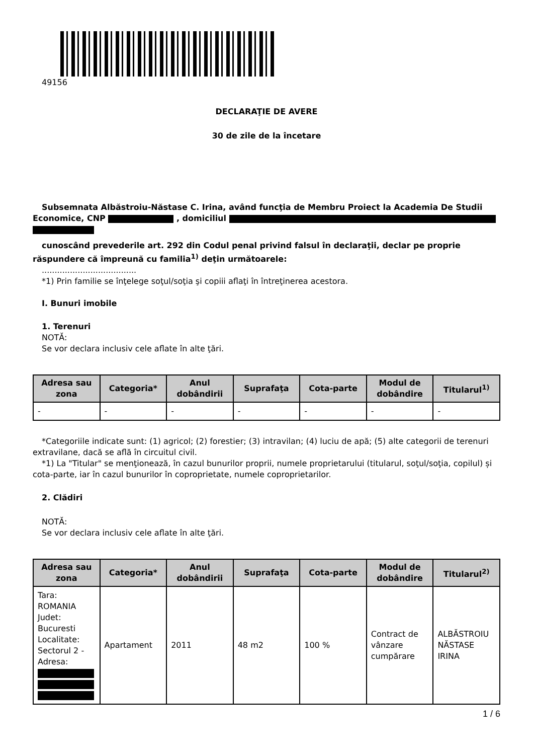49156
DECLARAŢIE DE AVERE
30 de zile de la încetare
Subsemnata Albăstroiu-Năstase C. Irina, având funcţia de Membru Proiect la Academia De Studii Economice, CNP , domiciliul
cunoscând prevederile art. 292 din Codul penal privind falsul în declaraţii, declar pe proprie răspundere că împreună cu familia<sup>1)</sup> deţin următoarele:
.....................................
*1) Prin familie se înţelege soţul/soţia şi copiii aflaţi în întreţinerea acestora.
I. Bunuri imobile
1. Terenuri
NOTĂ:
Se vor declara inclusiv cele aflate în alte ţări.
| Adresa sau zona | Categoria* | Anul dobândirii | Suprafaţa | Cota-parte | Modul de dobândire | Titularul<sup>1)</sup> |
| --- | --- | --- | --- | --- | --- | --- |
| - | - | - | - | - | - | - |
*Categoriile indicate sunt: (1) agricol; (2) forestier; (3) intravilan; (4) luciu de apă; (5) alte categorii de terenuri extravilane, dacă se află în circuitul civil.
*1) La "Titular" se menţionează, în cazul bunurilor proprii, numele proprietarului (titularul, soţul/soţia, copilul) și cota-parte, iar în cazul bunurilor în coproprietate, numele coproprietarilor.
2. Clădiri
NOTĂ:
Se vor declara inclusiv cele aflate în alte ţări.
| Adresa sau zona | Categoria* | Anul dobândirii | Suprafaţa | Cota-parte | Modul de dobândire | Titularul<sup>2)</sup> |
| --- | --- | --- | --- | --- | --- | --- |
| Tara: ROMANIA Judet: Bucuresti Localitate: Sectorul 2 - Adresa: | Apartament | 2011 | 48 m2 | 100 % | Contract de vânzare cumpărare | ALBĂSTROIU NĂSTASE IRINA |
1 / 6